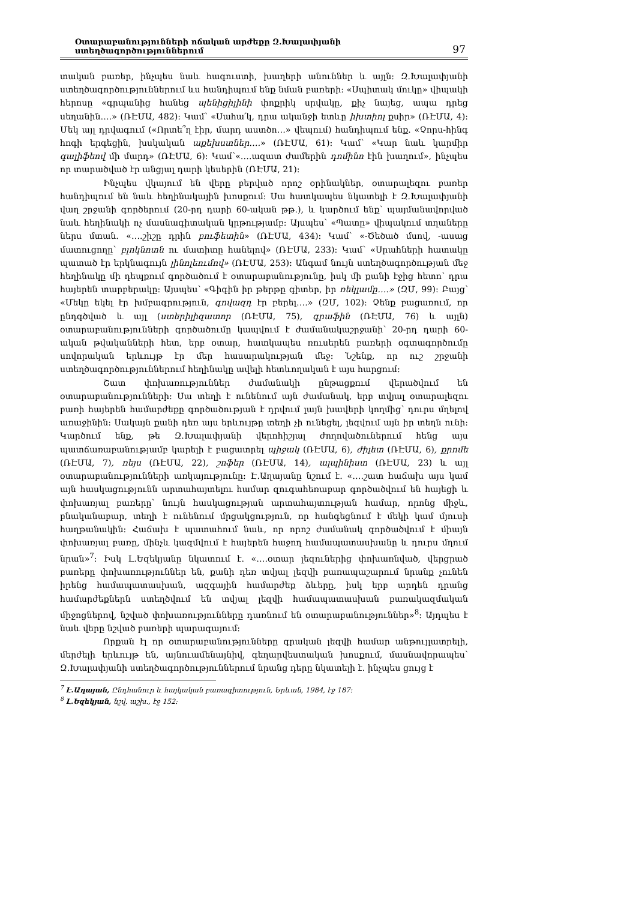Օտարաբանությունների ոճական արժեքը Զ.Խալափյանի ստեղծագործություններում 97
տական բառեր, ինչպես նաև հագուստի, խաղերի անուններ և այլն: Զ.Խալափյանի ստեղծագործություններում ևս հանդիպում ենք նման բառերի: «Սպիտակ մուկը» վիպակի հերոսը «գրպանից հանեց պենիցիլինի փոքրիկ սրվակը, քիչ նայեց, ապա դրեց սեղանին….» (ՌԷՄԱ, 482): Կամ՝ «Սահա՛կ, դրա ականջի ետևը իխտիոլ քսիր» (ՌԷՄԱ, 4): Մեկ այլ դրվագում («Որտե՞ղ էիր, մարդ աստծո…» վեպում) հանդիպում ենք. «Չորս-հինգ հոգի երգեցին, խսկական աքեխստներ….» (ՌԷՄԱ, 61): Կամ՝ «Կար նաև կարմիր գալիֆեով մի մարդ» (ՌԷՄԱ, 6): Կամ՝«….ազատ ժամերին դոմինո էին խաղում», ինչպես որ տարածված էր անցյալ դարի կեսերին (ՌԷՄԱ, 21):
Ինչպես վկայում են վերը բերված որոշ օրինակներ, օտարալեզու բառեր հանդիպում են նաև հեղինակային խոսքում: Սա հատկապես նկատելի է Զ.Խալափյանի վաղ շրջանի գործերում (20-րդ դարի 60-ական թթ.), և կարծում ենք՝ պայմանավորված նաև հեղինակի ոչ մասնագիտական կրթությամբ: Այսպես՝ «Պատը» վիպակում տղաները ներս մտան. «….շիշը դրին բուֆետին» (ՌԷՄԱ, 434): Կամ՝ «-Ծեծած մսով, -ասաց մատուցողը՝ բլոկնոտն ու մատիտը հանելով» (ՌԷՄԱ, 233): Կամ՝ «Սրահների հատակը պատած էր երկնագույն լինոլեումով» (ՌԷՄԱ, 253): Անգամ նույն ստեղծագործության մեջ հեղինակը մի դեպքում գործածում է օտարաբանությունը, իսկ մի քանի էջից հետո՝ դրա հայերեն տարբերակը: Այսպես՝ «Գիգին իր թերթը գիտեր, իր ռեկլամը….» (ԶՄ, 99): Բայց՝ «Մեկը եկել էր խմբագրություն, գովազդ էր բերել….» (ԶՄ, 102): Չենք բացառում, որ ընդգծված և այլ (ստերիլիզատոր (ՌԷՄԱ, 75), գրաֆին (ՌԷՄԱ, 76) և այլն) օտարաբանությունների գործածումը կապվում է ժամանակաշրջանի՝ 20-րդ դարի 60-ական թվականների հետ, երբ օտար, հատկապես ռուսերեն բառերի օգտագործումը սովորական երևույթ էր մեր հասարակության մեջ: Նշենք, որ ուշ շրջանի ստեղծագործություններում հեղինակը ավելի հետևողական է այս հարցում:
Շատ փոխառություններ ժամանակի ընթացքում վերածվում են օտարաբանությունների: Սա տեղի է ունենում այն ժամանակ, երբ տվյալ օտարալեզու բառի հայերեն համարժեքը գործածության է դրվում լայն խավերի կողմից՝ դուրս մղելով առաջինին: Սակայն քանի դեռ այս երևույթը տեղի չի ունեցել, լեզվում այն իր տեղն ունի: Կարծում ենք, թե Զ.Խալափյանի վերոհիշյալ ժողովածուներում հենց այս պատճառաբանությամբ կարելի է բացատրել պիջակ (ՌԷՄԱ, 6), ժիլետ (ՌԷՄԱ, 6), քրոմե (ՌԷՄԱ, 7), ռեյս (ՌԷՄԱ, 22), շոֆեր (ՌԷՄԱ, 14), ալպինիստ (ՌԷՄԱ, 23) և այլ օտարաբանությունների առկայությունը: Է.Աղայանը նշում է. «….շատ հաճախ այս կամ այն հասկացությունն արտահայտելու համար զուգահեռաբար գործածվում են հայեցի և փոխառյալ բառերը՝ նույն հասկացության արտահայտության համար, որոնց միջև, բնականաբար, տեղի է ունենում մրցակցություն, որ հանգեցնում է մեկի կամ մյուսի հաղթանակին: Հաճախ է պատահում նաև, որ որոշ ժամանակ գործածվում է միայն փոխառյալ բառը, մինչև կազմվում է հայերեն հաջող համապատասխանը և դուրս մղում նրան»<sup>7</sup>: Իսկ Լ.Եզեկյանը նկատում է. «….օտար լեզուներից փոխառնված, վերցրած բառերը փոխառություններ են, քանի դեռ տվյալ լեզվի բառապաշարում նրանք չունեն իրենց համապատասխան, ազգային համարժեք ձևերը, իսկ երբ արդեն դրանց համարժեքներն ստեղծվում են տվյալ լեզվի համապատասխան բառակազմական միջոցներով, նշված փոխառությունները դառնում են օտարաբանություններ»<sup>8</sup>: Այդպես է նաև վերը նշված բառերի պարագայում:
Որքան էլ որ օտարաբանությունները գրական լեզվի համար անթույլատրելի, մերժելի երևույթ են, այնուամենայնիվ, գեղարվեստական խոսքում, մասնավորապես՝ Զ.Խալափյանի ստեղծագործություններում նրանց դերը նկատելի է. ինչպես ցույց է
<sup>7</sup> Է.Աղայան, Ընդհանուր և հայկական բառագիտություն, Երևան, 1984, էջ 187:
<sup>8</sup> Լ.Եզեկյան, նշվ. աշխ., էջ 152: